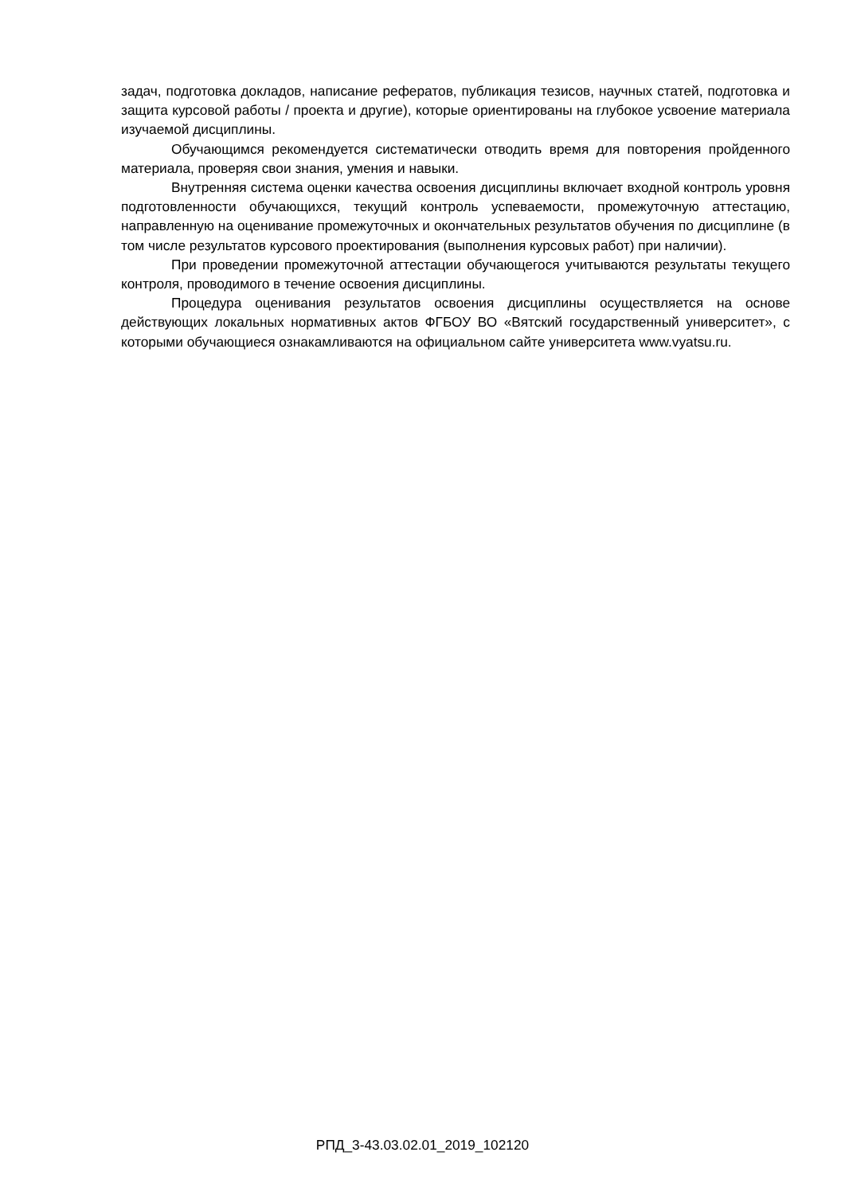задач, подготовка докладов, написание рефератов, публикация тезисов, научных статей, подготовка и защита курсовой работы / проекта и другие), которые ориентированы на глубокое усвоение материала изучаемой дисциплины.
Обучающимся рекомендуется систематически отводить время для повторения пройденного материала, проверяя свои знания, умения и навыки.
Внутренняя система оценки качества освоения дисциплины включает входной контроль уровня подготовленности обучающихся, текущий контроль успеваемости, промежуточную аттестацию, направленную на оценивание промежуточных и окончательных результатов обучения по дисциплине (в том числе результатов курсового проектирования (выполнения курсовых работ) при наличии).
При проведении промежуточной аттестации обучающегося учитываются результаты текущего контроля, проводимого в течение освоения дисциплины.
Процедура оценивания результатов освоения дисциплины осуществляется на основе действующих локальных нормативных актов ФГБОУ ВО «Вятский государственный университет», с которыми обучающиеся ознакамливаются на официальном сайте университета www.vyatsu.ru.
РПД_3-43.03.02.01_2019_102120